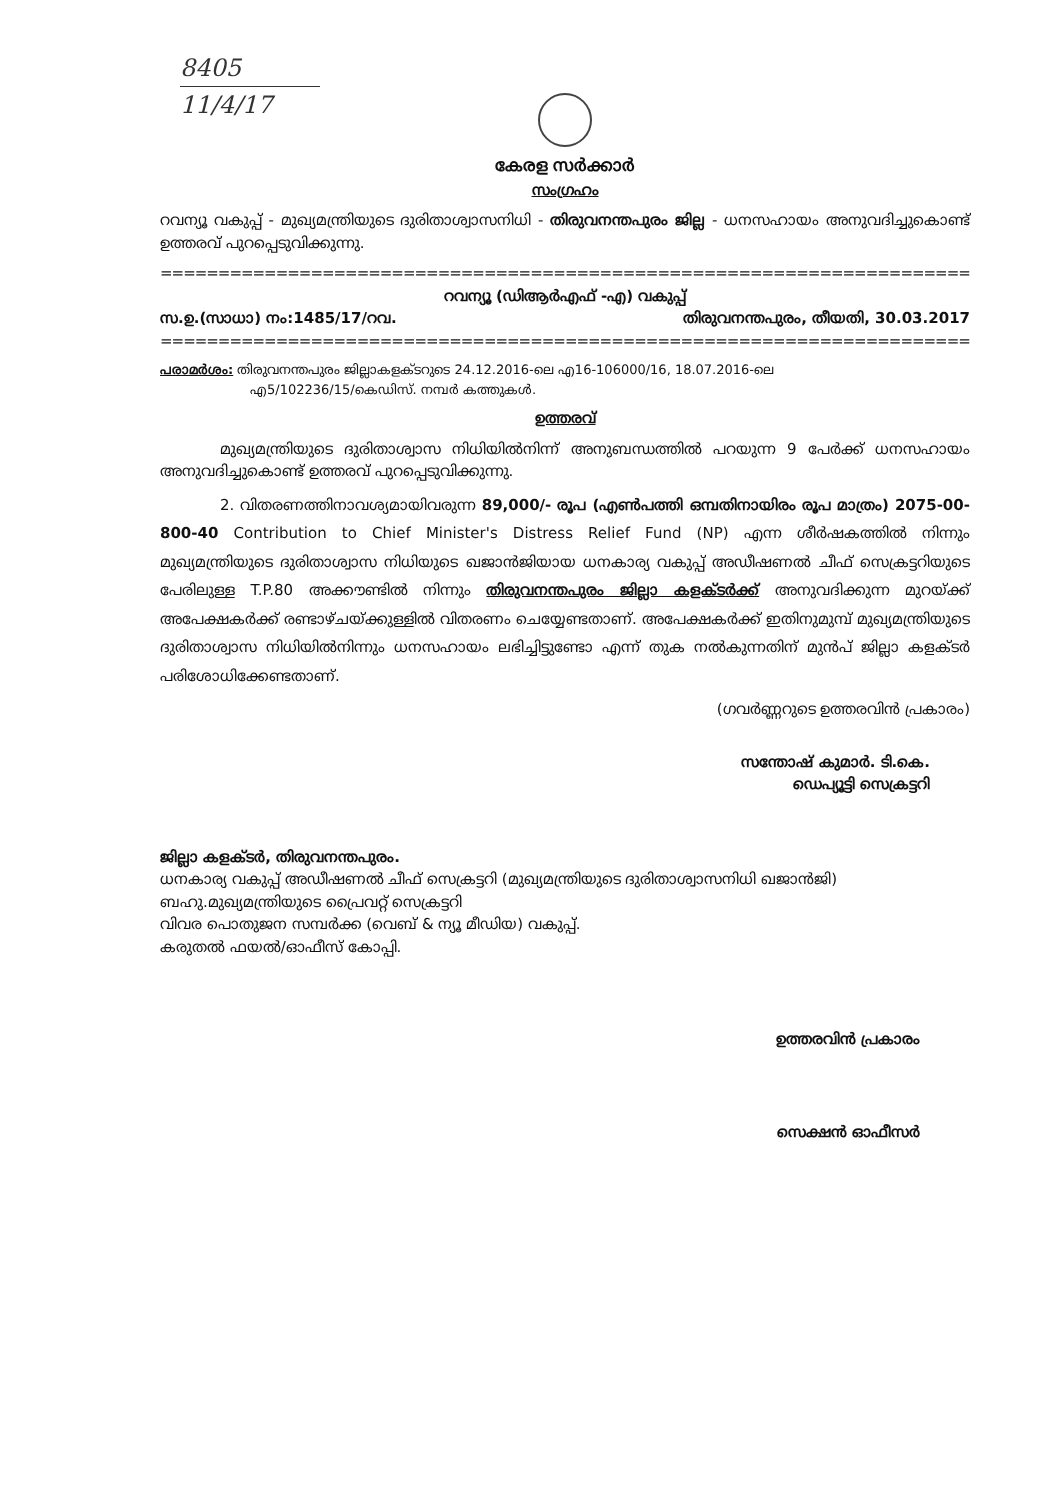8405
11/4/17
കേരള സർക്കാർ
സംഗ്രഹം
റവന്യൂ വകുപ്പ് - മുഖ്യമന്ത്രിയുടെ ദുരിതാശ്വാസനിധി - തിരുവനന്തപുരം ജില്ല - ധനസഹായം അനുവദിച്ചുകൊണ്ട് ഉത്തരവ് പുറപ്പെടുവിക്കുന്നു.
==========================================================================================
റവന്യൂ (ഡിആർഎഫ് -എ) വകുപ്പ്
സ.ഉ.(സാധാ) നം:1485/17/റവ. തിരുവനന്തപുരം, തീയതി, 30.03.2017
==========================================================================================
പരാമർശം: തിരുവനന്തപുരം ജില്ലാകളക്ടറുടെ 24.12.2016-ലെ എ16-106000/16, 18.07.2016-ലെ
എ5/102236/15/കെഡിസ്. നമ്പർ കത്തുകൾ.
ഉത്തരവ്
മുഖ്യമന്ത്രിയുടെ ദുരിതാശ്വാസ നിധിയിൽനിന്ന് അനുബന്ധത്തിൽ പറയുന്ന 9 പേർക്ക് ധനസഹായം അനുവദിച്ചുകൊണ്ട് ഉത്തരവ് പുറപ്പെടുവിക്കുന്നു.
2. വിതരണത്തിനാവശ്യമായിവരുന്ന 89,000/- രൂപ (എൺപത്തി ഒമ്പതിനായിരം രൂപ മാത്രം) 2075-00-800-40 Contribution to Chief Minister's Distress Relief Fund (NP) എന്ന ശീർഷകത്തിൽ നിന്നും മുഖ്യമന്ത്രിയുടെ ദുരിതാശ്വാസ നിധിയുടെ ഖജാൻജിയായ ധനകാര്യ വകുപ്പ് അഡീഷണൽ ചീഫ് സെക്രട്ടറിയുടെ പേരിലുള്ള T.P.80 അക്കൗണ്ടിൽ നിന്നും തിരുവനന്തപുരം ജില്ലാ കളക്ടർക്ക് അനുവദിക്കുന്ന മുറയ്ക്ക് അപേക്ഷകർക്ക് രണ്ടാഴ്ചയ്ക്കുള്ളിൽ വിതരണം ചെയ്യേണ്ടതാണ്. അപേക്ഷകർക്ക് ഇതിനുമുമ്പ് മുഖ്യമന്ത്രിയുടെ ദുരിതാശ്വാസ നിധിയിൽനിന്നും ധനസഹായം ലഭിച്ചിട്ടുണ്ടോ എന്ന് തുക നൽകുന്നതിന് മുൻപ് ജില്ലാ കളക്ടർ പരിശോധിക്കേണ്ടതാണ്.
(ഗവർണ്ണറുടെ ഉത്തരവിൻ പ്രകാരം)
സന്തോഷ് കുമാർ. ടി.കെ.
ഡെപ്യൂട്ടി സെക്രട്ടറി
ജില്ലാ കളക്ടർ, തിരുവനന്തപുരം.
ധനകാര്യ വകുപ്പ് അഡീഷണൽ ചീഫ് സെക്രട്ടറി (മുഖ്യമന്ത്രിയുടെ ദുരിതാശ്വാസനിധി ഖജാൻജി)
ബഹു.മുഖ്യമന്ത്രിയുടെ പ്രൈവറ്റ് സെക്രട്ടറി
വിവര പൊതുജന സമ്പർക്ക (വെബ് & ന്യൂ മീഡിയ) വകുപ്പ്.
കരുതൽ ഫയൽ/ഓഫീസ് കോപ്പി.
ഉത്തരവിൻ പ്രകാരം
സെക്ഷൻ ഓഫീസർ